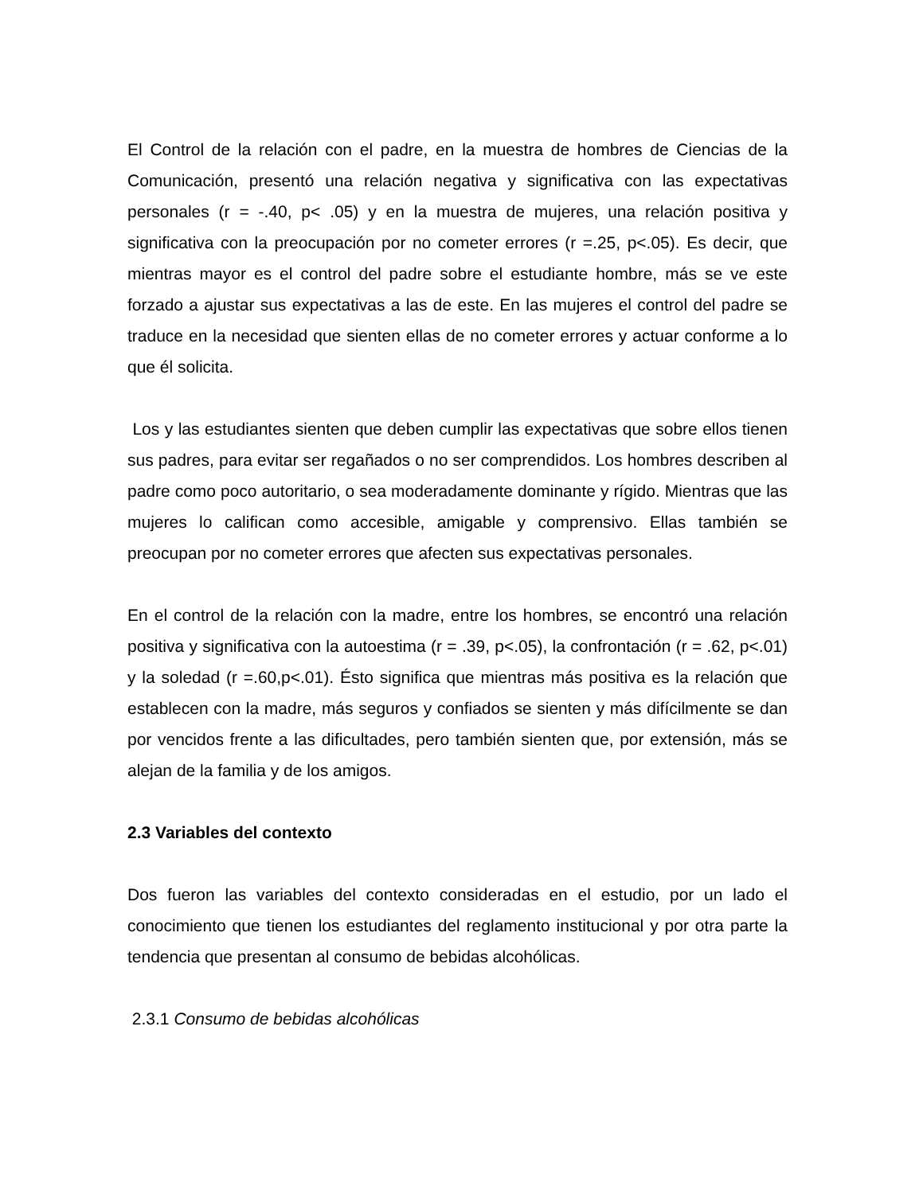El Control de la relación con el padre, en la muestra de hombres de Ciencias de la Comunicación, presentó una relación negativa y significativa con las expectativas personales (r = -.40, p< .05) y en la muestra de mujeres, una relación positiva y significativa con la preocupación por no cometer errores (r =.25, p<.05). Es decir, que mientras mayor es el control del padre sobre el estudiante hombre, más se ve este forzado a ajustar sus expectativas a las de este. En las mujeres el control del padre se traduce en la necesidad que sienten ellas de no cometer errores y actuar conforme a lo que él solicita.
Los y las estudiantes sienten que deben cumplir las expectativas que sobre ellos tienen sus padres, para evitar ser regañados o no ser comprendidos. Los hombres describen al padre como poco autoritario, o sea moderadamente dominante y rígido. Mientras que las mujeres lo califican como accesible, amigable y comprensivo. Ellas también se preocupan por no cometer errores que afecten sus expectativas personales.
En el control de la relación con la madre, entre los hombres, se encontró una relación positiva y significativa con la autoestima (r = .39, p<.05), la confrontación (r = .62, p<.01) y la soledad (r =.60,p<.01). Ésto significa que mientras más positiva es la relación que establecen con la madre, más seguros y confiados se sienten y más difícilmente se dan por vencidos frente a las dificultades, pero también sienten que, por extensión, más se alejan de la familia y de los amigos.
2.3 Variables del contexto
Dos fueron las variables del contexto consideradas en el estudio, por un lado el conocimiento que tienen los estudiantes del reglamento institucional y por otra parte la tendencia que presentan al consumo de bebidas alcohólicas.
2.3.1 Consumo de bebidas alcohólicas